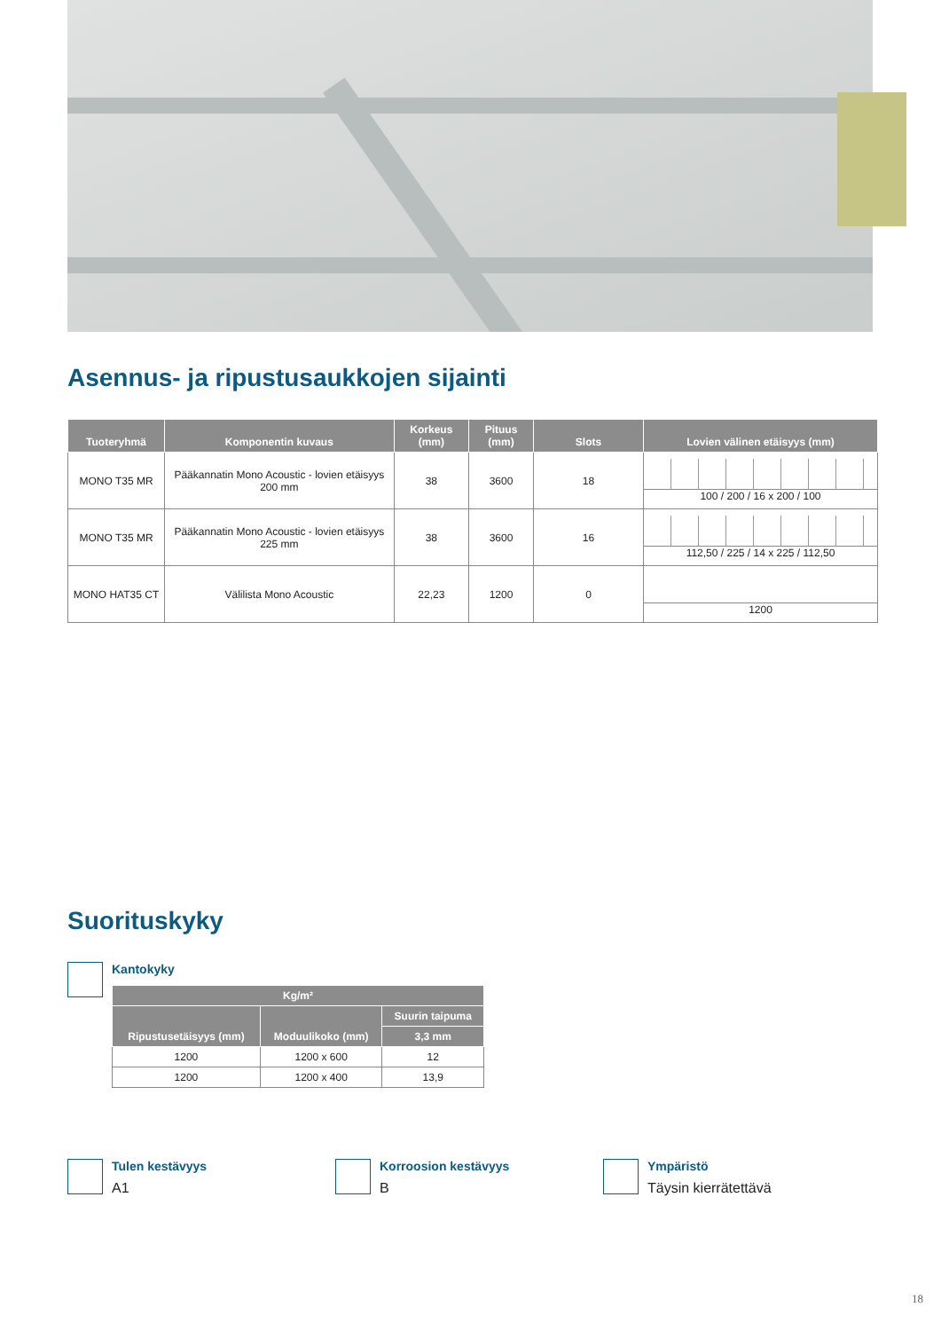Asennus- ja ripustusaukkojen sijainti
| Tuoteryhmä | Komponentin kuvaus | Korkeus (mm) | Pituus (mm) | Slots | Lovien välinen etäisyys (mm) |
| --- | --- | --- | --- | --- | --- |
| MONO T35 MR | Pääkannatin Mono Acoustic - lovien etäisyys 200 mm | 38 | 3600 | 18 | 100 / 200 / 16 x 200 / 100 |
| MONO T35 MR | Pääkannatin Mono Acoustic - lovien etäisyys 225 mm | 38 | 3600 | 16 | 112,50 / 225 / 14 x 225 / 112,50 |
| MONO HAT35 CT | Välilista Mono Acoustic | 22,23 | 1200 | 0 | 1200 |
Suorituskyky
Kantokyky
| Kg/m² | | |
| --- | --- | --- |
| Ripustusetäisyys (mm) | Moduulikoko (mm) | Suurin taipuma |
| | | 3,3 mm |
| 1200 | 1200 x 600 | 12 |
| 1200 | 1200 x 400 | 13,9 |
Tulen kestävyys
A1
Korroosion kestävyys
B
Ympäristö
Täysin kierrätettävä
18